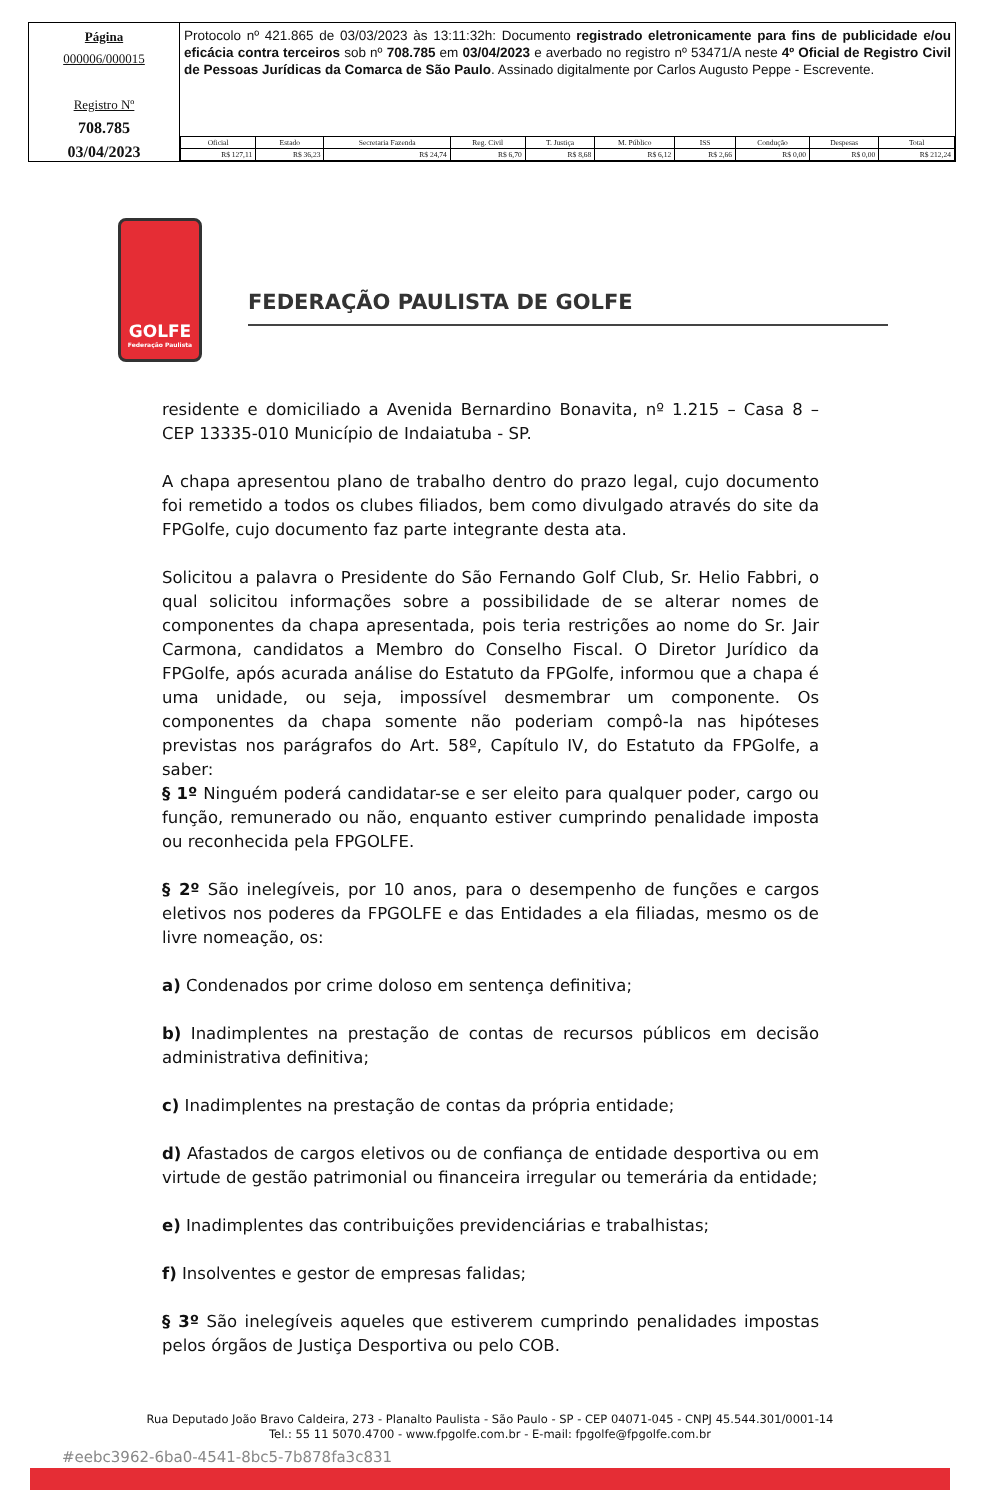Página
000006/000015
Registro Nº
708.785
03/04/2023
Protocolo nº 421.865 de 03/03/2023 às 13:11:32h: Documento registrado eletronicamente para fins de publicidade e/ou eficácia contra terceiros sob nº 708.785 em 03/04/2023 e averbado no registro nº 53471/A neste 4º Oficial de Registro Civil de Pessoas Jurídicas da Comarca de São Paulo. Assinado digitalmente por Carlos Augusto Peppe - Escrevente.
| Oficial | Estado | Secretaria Fazenda | Reg. Civil | T. Justiça | M. Público | ISS | Condução | Despesas | Total |
| --- | --- | --- | --- | --- | --- | --- | --- | --- | --- |
| R$ 127,11 | R$ 36,23 | R$ 24,74 | R$ 6,70 | R$ 8,68 | R$ 6,12 | R$ 2,66 | R$ 0,00 | R$ 0,00 | R$ 212,24 |
GOLFE
Federação Paulista
FEDERAÇÃO PAULISTA DE GOLFE
residente e domiciliado a Avenida Bernardino Bonavita, nº 1.215 – Casa 8 – CEP 13335-010 Município de Indaiatuba - SP.
A chapa apresentou plano de trabalho dentro do prazo legal, cujo documento foi remetido a todos os clubes filiados, bem como divulgado através do site da FPGolfe, cujo documento faz parte integrante desta ata.
Solicitou a palavra o Presidente do São Fernando Golf Club, Sr. Helio Fabbri, o qual solicitou informações sobre a possibilidade de se alterar nomes de componentes da chapa apresentada, pois teria restrições ao nome do Sr. Jair Carmona, candidatos a Membro do Conselho Fiscal. O Diretor Jurídico da FPGolfe, após acurada análise do Estatuto da FPGolfe, informou que a chapa é uma unidade, ou seja, impossível desmembrar um componente. Os componentes da chapa somente não poderiam compô-la nas hipóteses previstas nos parágrafos do Art. 58º, Capítulo IV, do Estatuto da FPGolfe, a saber:
§ 1º Ninguém poderá candidatar-se e ser eleito para qualquer poder, cargo ou função, remunerado ou não, enquanto estiver cumprindo penalidade imposta ou reconhecida pela FPGOLFE.
§ 2º São inelegíveis, por 10 anos, para o desempenho de funções e cargos eletivos nos poderes da FPGOLFE e das Entidades a ela filiadas, mesmo os de livre nomeação, os:
a) Condenados por crime doloso em sentença definitiva;
b) Inadimplentes na prestação de contas de recursos públicos em decisão administrativa definitiva;
c) Inadimplentes na prestação de contas da própria entidade;
d) Afastados de cargos eletivos ou de confiança de entidade desportiva ou em virtude de gestão patrimonial ou financeira irregular ou temerária da entidade;
e) Inadimplentes das contribuições previdenciárias e trabalhistas;
f) Insolventes e gestor de empresas falidas;
§ 3º São inelegíveis aqueles que estiverem cumprindo penalidades impostas pelos órgãos de Justiça Desportiva ou pelo COB.
Rua Deputado João Bravo Caldeira, 273 - Planalto Paulista - São Paulo - SP - CEP 04071-045 - CNPJ 45.544.301/0001-14
Tel.: 55 11 5070.4700 - www.fpgolfe.com.br - E-mail: fpgolfe@fpgolfe.com.br
#eebc3962-6ba0-4541-8bc5-7b878fa3c831